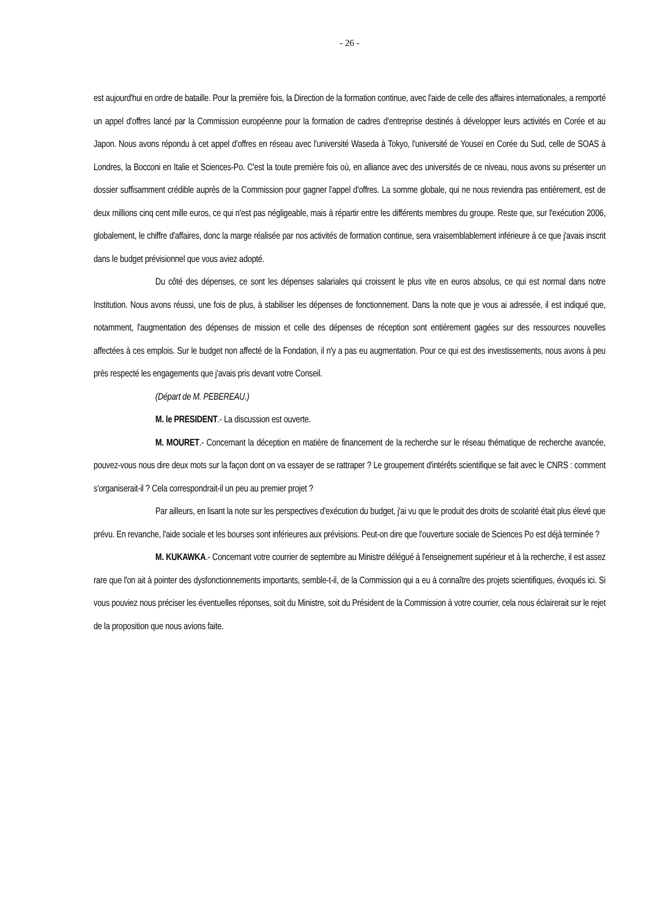- 26 -
est aujourd'hui en ordre de bataille. Pour la première fois, la Direction de la formation continue, avec l'aide de celle des affaires internationales, a remporté un appel d'offres lancé par la Commission européenne pour la formation de cadres d'entreprise destinés à développer leurs activités en Corée et au Japon. Nous avons répondu à cet appel d'offres en réseau avec l'université Waseda à Tokyo, l'université de Youseï en Corée du Sud, celle de SOAS à Londres, la Bocconi en Italie et Sciences-Po. C'est la toute première fois où, en alliance avec des universités de ce niveau, nous avons su présenter un dossier suffisamment crédible auprès de la Commission pour gagner l'appel d'offres. La somme globale, qui ne nous reviendra pas entièrement, est de deux millions cinq cent mille euros, ce qui n'est pas négligeable, mais à répartir entre les différents membres du groupe. Reste que, sur l'exécution 2006, globalement, le chiffre d'affaires, donc la marge réalisée par nos activités de formation continue, sera vraisemblablement inférieure à ce que j'avais inscrit dans le budget prévisionnel que vous aviez adopté.
Du côté des dépenses, ce sont les dépenses salariales qui croissent le plus vite en euros absolus, ce qui est normal dans notre Institution. Nous avons réussi, une fois de plus, à stabiliser les dépenses de fonctionnement. Dans la note que je vous ai adressée, il est indiqué que, notamment, l'augmentation des dépenses de mission et celle des dépenses de réception sont entièrement gagées sur des ressources nouvelles affectées à ces emplois. Sur le budget non affecté de la Fondation, il n'y a pas eu augmentation. Pour ce qui est des investissements, nous avons à peu près respecté les engagements que j'avais pris devant votre Conseil.
(Départ de M. PEBEREAU.)
M. le PRESIDENT.- La discussion est ouverte.
M. MOURET.- Concernant la déception en matière de financement de la recherche sur le réseau thématique de recherche avancée, pouvez-vous nous dire deux mots sur la façon dont on va essayer de se rattraper ? Le groupement d'intérêts scientifique se fait avec le CNRS : comment s'organiserait-il ? Cela correspondrait-il un peu au premier projet ?
Par ailleurs, en lisant la note sur les perspectives d'exécution du budget, j'ai vu que le produit des droits de scolarité était plus élevé que prévu. En revanche, l'aide sociale et les bourses sont inférieures aux prévisions. Peut-on dire que l'ouverture sociale de Sciences Po est déjà terminée ?
M. KUKAWKA.- Concernant votre courrier de septembre au Ministre délégué à l'enseignement supérieur et à la recherche, il est assez rare que l'on ait à pointer des dysfonctionnements importants, semble-t-il, de la Commission qui a eu à connaître des projets scientifiques, évoqués ici. Si vous pouviez nous préciser les éventuelles réponses, soit du Ministre, soit du Président de la Commission à votre courrier, cela nous éclairerait sur le rejet de la proposition que nous avions faite.